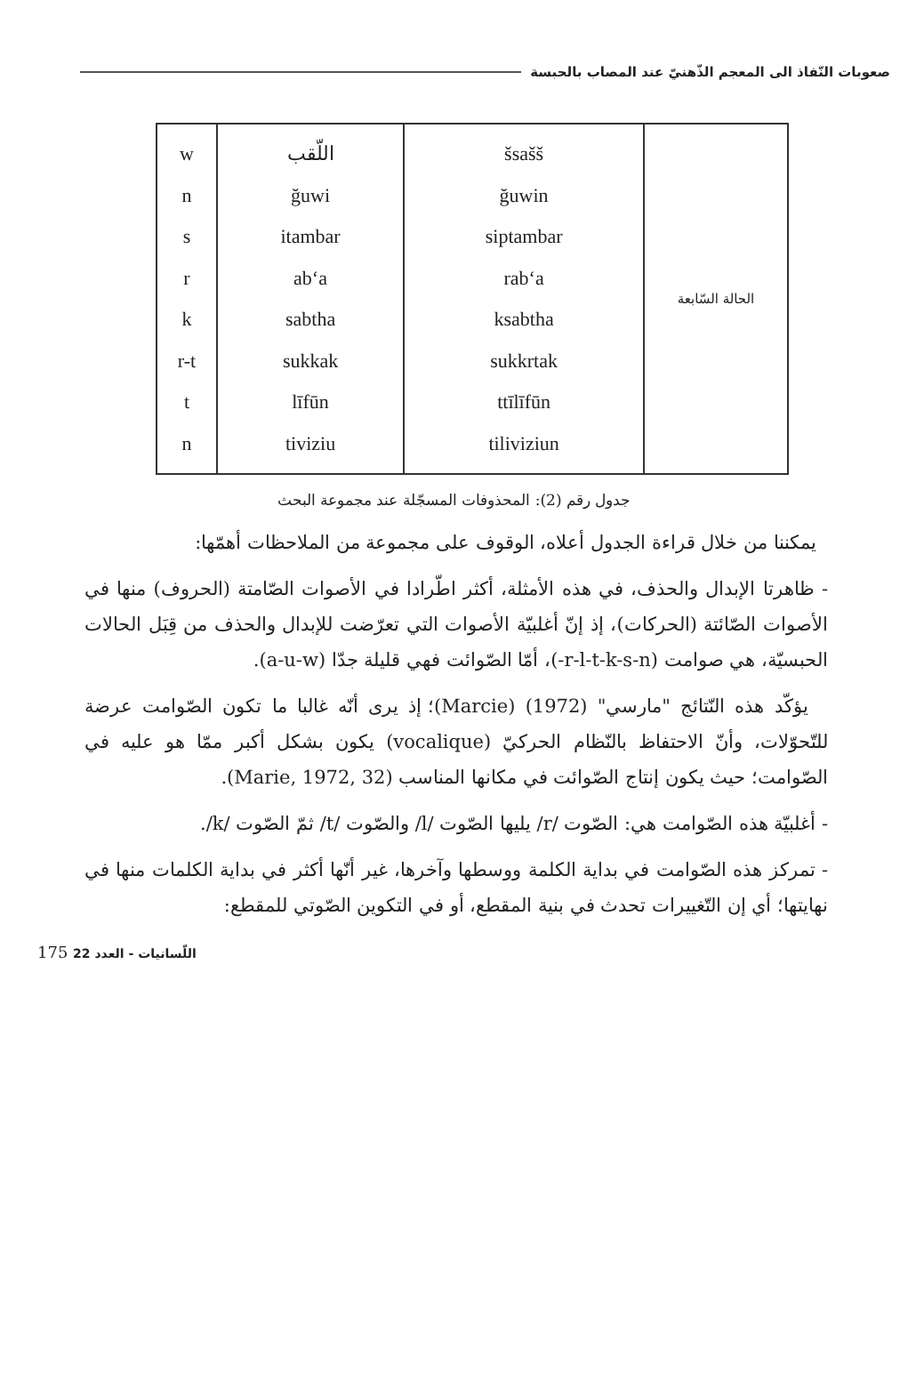صعوبات النّفاذ الى المعجم الذّهنيّ عند المصاب بالحبسة
| الحالة السّابعة | šsašš ğuwin siptambar rab‘a ksabtha sukkrtak ttīlīfūn tiliviziun | اللّقب ğuwi itambar ab‘a sabtha sukkak līfūn tiviziu | w n s r k r-t t n |
جدول رقم (2): المحذوفات المسجّلة عند مجموعة البحث
يمكننا من خلال قراءة الجدول أعلاه، الوقوف على مجموعة من الملاحظات أهمّها:
- ظاهرتا الإبدال والحذف، في هذه الأمثلة، أكثر اطّرادا في الأصوات الصّامتة (الحروف) منها في الأصوات الصّائتة (الحركات)، إذ إنّ أغلبيّة الأصوات التي تعرّضت للإبدال والحذف من قِبَل الحالات الحبسيّة، هي صوامت (r-l-t-k-s-n-)، أمّا الصّوائت فهي قليلة جدّا (a-u-w).
يؤكّد هذه النّتائج "مارسي" (1972) (Marcie)؛ إذ يرى أنّه غالبا ما تكون الصّوامت عرضة للتّحوّلات، وأنّ الاحتفاظ بالنّظام الحركيّ (vocalique) يكون بشكل أكبر ممّا هو عليه في الصّوامت؛ حيث يكون إنتاج الصّوائت في مكانها المناسب (Marie, 1972, 32).
- أغلبيّة هذه الصّوامت هي: الصّوت /r/ يليها الصّوت /l/ والصّوت /t/ ثمّ الصّوت /k/.
- تمركز هذه الصّوامت في بداية الكلمة ووسطها وآخرها، غير أنّها أكثر في بداية الكلمات منها في نهايتها؛ أي إن التّغييرات تحدث في بنية المقطع، أو في التكوين الصّوتي للمقطع:
175 اللّسانيات - العدد 22